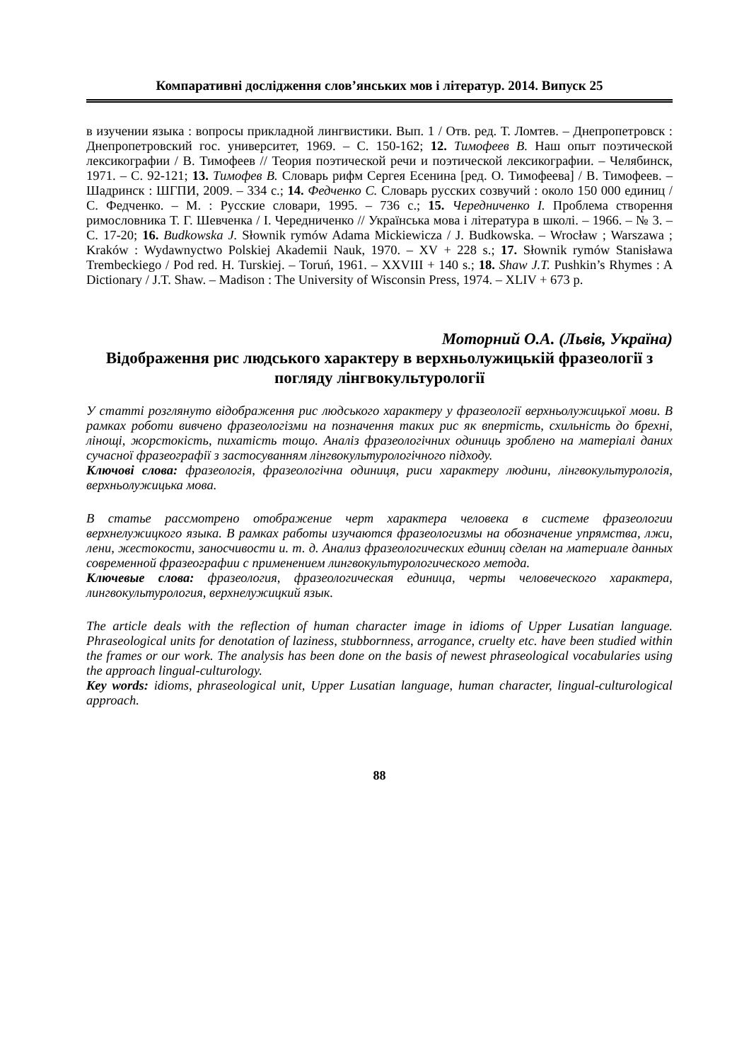Компаративні дослідження слов’янських мов і літератур. 2014. Випуск 25
в изучении языка : вопросы прикладной лингвистики. Вып. 1 / Отв. ред. Т. Ломтев. – Днепропетровск : Днепропетровский гос. университет, 1969. – С. 150-162; 12. Тимофеев В. Наш опыт поэтической лексикографии / В. Тимофеев // Теория поэтической речи и поэтической лексикографии. – Челябинск, 1971. – С. 92-121; 13. Тимофев В. Словарь рифм Сергея Есенина [ред. О. Тимофеева] / В. Тимофеев. – Шадринск : ШГПИ, 2009. – 334 с.; 14. Федченко С. Словарь русских созвучий : около 150 000 единиц / С. Федченко. – М. : Русские словари, 1995. – 736 с.; 15. Чередниченко І. Проблема створення римословника Т. Г. Шевченка / І. Чередниченко // Українська мова і література в школі. – 1966. – № 3. – С. 17-20; 16. Budkowska J. Słownik rymów Adama Mickiewicza / J. Budkowska. – Wrocław ; Warszawa ; Kraków : Wydawnyctwo Polskiej Akademii Nauk, 1970. – XV + 228 s.; 17. Słownik rymów Stanisława Trembeckiego / Pod red. H. Turskiej. – Toruń, 1961. – XXVIII + 140 s.; 18. Shaw J.T. Pushkin’s Rhymes : A Dictionary / J.T. Shaw. – Madison : The University of Wisconsin Press, 1974. – XLIV + 673 p.
Моторний О.А. (Львів, Україна)
Відображення рис людського характеру в верхньолужицькій фразеології з погляду лінгвокультурології
У статті розглянуто відображення рис людського характеру у фразеології верхньолужицької мови. В рамках роботи вивчено фразеологізми на позначення таких рис як впертість, схильність до брехні, лінощі, жорстокість, пихатість тощо. Аналіз фразеологічних одиниць зроблено на матеріалі даних сучасної фразеографії з застосуванням лінгвокультурологічного підходу.
Ключові слова: фразеологія, фразеологічна одиниця, риси характеру людини, лінгвокультурологія, верхньолужицька мова.
В статье рассмотрено отображение черт характера человека в системе фразеологии верхнелужицкого языка. В рамках работы изучаются фразеологизмы на обозначение упрямства, лжи, лени, жестокости, заносчивости и. т. д. Анализ фразеологических единиц сделан на материале данных современной фразеографии с применением лингвокультурологического метода.
Ключевые слова: фразеология, фразеологическая единица, черты человеческого характера, лингвокультурология, верхнелужицкий язык.
The article deals with the reflection of human character image in idioms of Upper Lusatian language. Phraseological units for denotation of laziness, stubbornness, arrogance, cruelty etc. have been studied within the frames or our work. The analysis has been done on the basis of newest phraseological vocabularies using the approach lingual-culturology.
Key words: idioms, phraseological unit, Upper Lusatian language, human character, lingual-culturological approach.
88